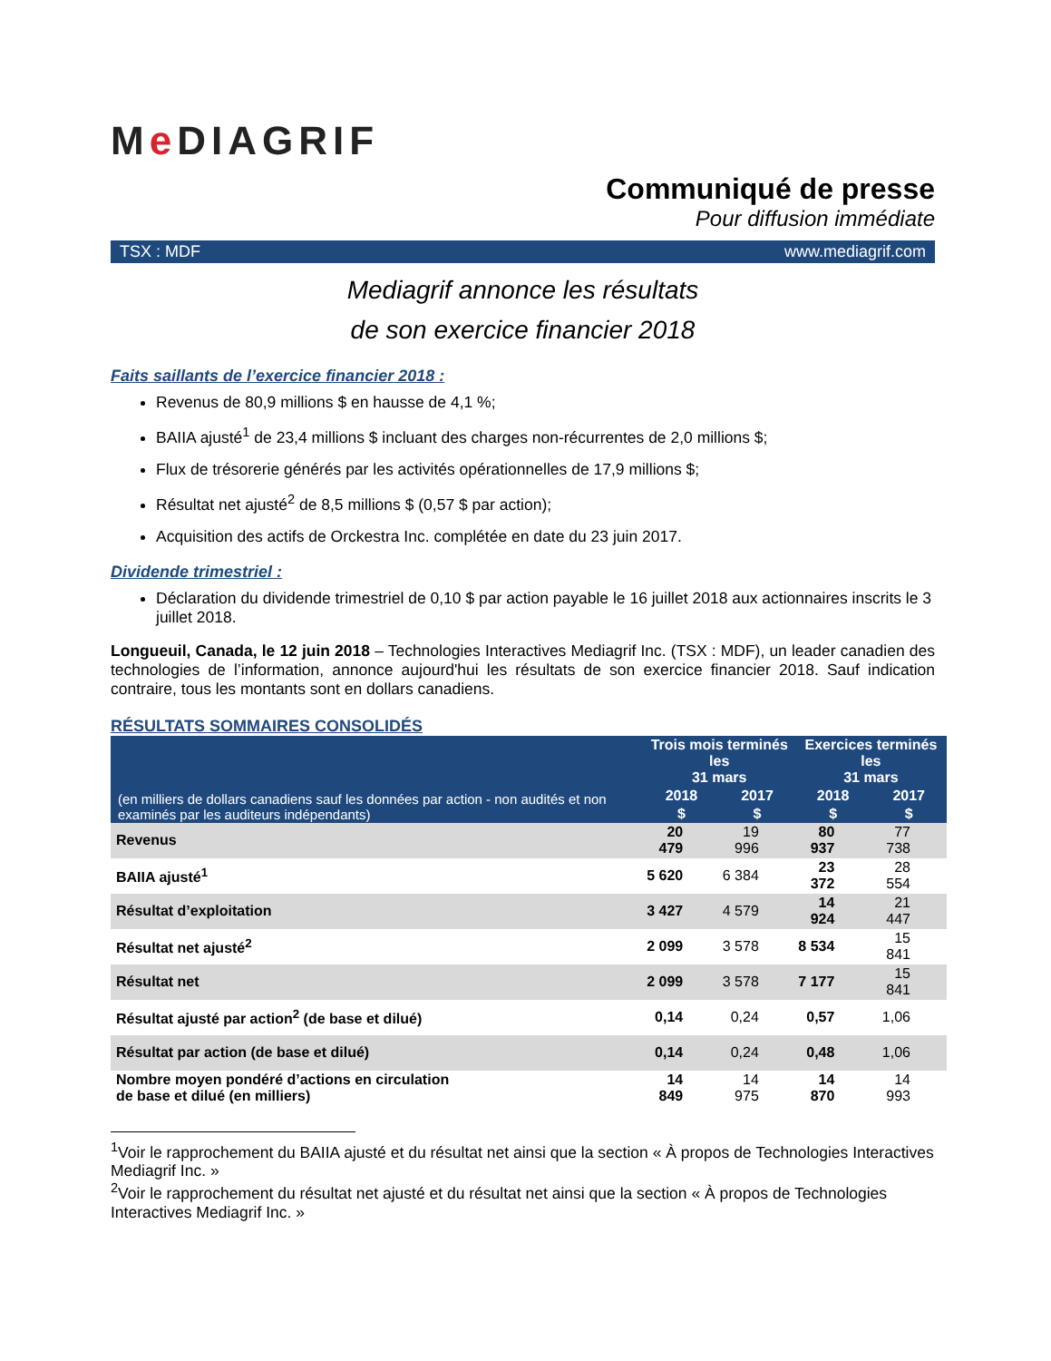Me DIAGRIF
Communiqué de presse
Pour diffusion immédiate
TSX : MDF www.mediagrif.com
Mediagrif annonce les résultats
de son exercice financier 2018
Faits saillants de l’exercice financier 2018 :
Revenus de 80,9 millions $ en hausse de 4,1 %;
BAIIA ajusté<sup>1</sup> de 23,4 millions $ incluant des charges non-récurrentes de 2,0 millions $;
Flux de trésorerie générés par les activités opérationnelles de 17,9 millions $;
Résultat net ajusté<sup>2</sup> de 8,5 millions $ (0,57 $ par action);
Acquisition des actifs de Orckestra Inc. complétée en date du 23 juin 2017.
Dividende trimestriel :
Déclaration du dividende trimestriel de 0,10 $ par action payable le 16 juillet 2018 aux actionnaires inscrits le 3 juillet 2018.
Longueuil, Canada, le 12 juin 2018 – Technologies Interactives Mediagrif Inc. (TSX : MDF), un leader canadien des technologies de l’information, annonce aujourd'hui les résultats de son exercice financier 2018. Sauf indication contraire, tous les montants sont en dollars canadiens.
RÉSULTATS SOMMAIRES CONSOLIDÉS
| (en milliers de dollars canadiens sauf les données par action - non audités et non examinés par les auditeurs indépendants) | Trois mois terminés les 31 mars | | Exercices terminés les 31 mars | |
| --- | --- | --- | --- | --- |
| | 2018 | 2017 | 2018 | 2017 |
| | $ | $ | $ | $ |
| Revenus | 20 479 | 19 996 | 80 937 | 77 738 |
| BAIIA ajusté<sup>1</sup> | 5 620 | 6 384 | 23 372 | 28 554 |
| Résultat d’exploitation | 3 427 | 4 579 | 14 924 | 21 447 |
| Résultat net ajusté<sup>2</sup> | 2 099 | 3 578 | 8 534 | 15 841 |
| Résultat net | 2 099 | 3 578 | 7 177 | 15 841 |
| Résultat ajusté par action<sup>2</sup> (de base et dilué) | 0,14 | 0,24 | 0,57 | 1,06 |
| Résultat par action (de base et dilué) | 0,14 | 0,24 | 0,48 | 1,06 |
| Nombre moyen pondéré d’actions en circulation de base et dilué (en milliers) | 14 849 | 14 975 | 14 870 | 14 993 |
<sup>1</sup> Voir le rapprochement du BAIIA ajusté et du résultat net ainsi que la section « À propos de Technologies Interactives Mediagrif Inc. »
<sup>2</sup> Voir le rapprochement du résultat net ajusté et du résultat net ainsi que la section « À propos de Technologies Interactives Mediagrif Inc. »